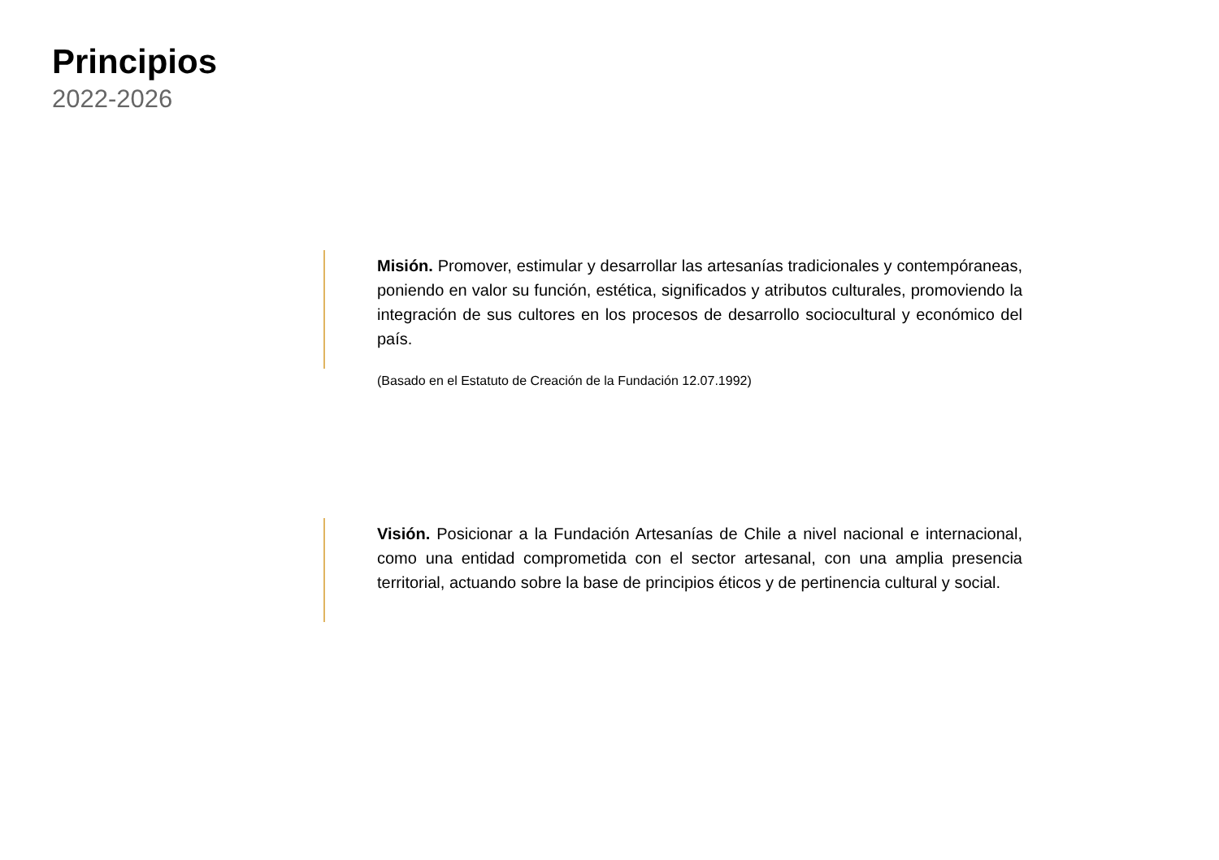Principios
2022-2026
Misión. Promover, estimular y desarrollar las artesanías tradicionales y contempóraneas, poniendo en valor su función, estética, significados y atributos culturales, promoviendo la integración de sus cultores en los procesos de desarrollo sociocultural y económico del país.
(Basado en el Estatuto de Creación de la Fundación 12.07.1992)
Visión. Posicionar a la Fundación Artesanías de Chile a nivel nacional e internacional, como una entidad comprometida con el sector artesanal, con una amplia presencia territorial, actuando sobre la base de principios éticos y de pertinencia cultural y social.